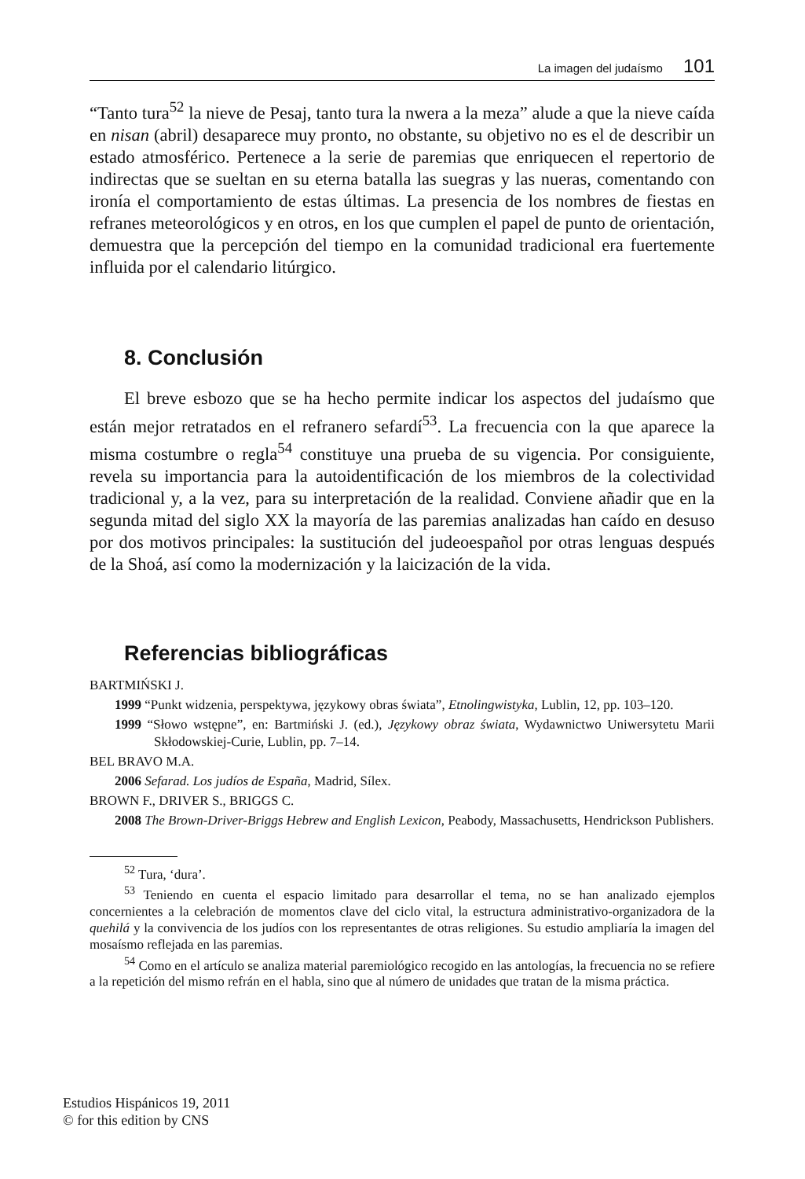La imagen del judaísmo 101
“Tanto tura<sup>52</sup> la nieve de Pesaj, tanto tura la nwera a la meza” alude a que la nieve caída en nisan (abril) desaparece muy pronto, no obstante, su objetivo no es el de describir un estado atmosférico. Pertenece a la serie de paremias que enriquecen el repertorio de indirectas que se sueltan en su eterna batalla las suegras y las nueras, comentando con ironía el comportamiento de estas últimas. La presencia de los nombres de fiestas en refranes meteorológicos y en otros, en los que cumplen el papel de punto de orientación, demuestra que la percepción del tiempo en la comunidad tradicional era fuertemente influida por el calendario litúrgico.
8. Conclusión
El breve esbozo que se ha hecho permite indicar los aspectos del judaísmo que están mejor retratados en el refranero sefardí<sup>53</sup>. La frecuencia con la que aparece la misma costumbre o regla<sup>54</sup> constituye una prueba de su vigencia. Por consiguiente, revela su importancia para la autoidentificación de los miembros de la colectividad tradicional y, a la vez, para su interpretación de la realidad. Conviene añadir que en la segunda mitad del siglo XX la mayoría de las paremias analizadas han caído en desuso por dos motivos principales: la sustitución del judeoespañol por otras lenguas después de la Shoá, así como la modernización y la laicización de la vida.
Referencias bibliográficas
BARTMIŃSKI J.
1999 “Punkt widzenia, perspektywa, językowy obras świata”, Etnolingwistyka, Lublin, 12, pp. 103–120.
1999 “Słowo wstępne”, en: Bartmiński J. (ed.), Językowy obraz świata, Wydawnictwo Uniwersytetu Marii Skłodowskiej-Curie, Lublin, pp. 7–14.
BEL BRAVO M.A.
2006 Sefarad. Los judíos de España, Madrid, Sílex.
BROWN F., DRIVER S., BRIGGS C.
2008 The Brown-Driver-Briggs Hebrew and English Lexicon, Peabody, Massachusetts, Hendrickson Publishers.
<sup>52</sup> Tura, ‘dura’.
<sup>53</sup> Teniendo en cuenta el espacio limitado para desarrollar el tema, no se han analizado ejemplos concernientes a la celebración de momentos clave del ciclo vital, la estructura administrativo-organizadora de la quehilá y la convivencia de los judíos con los representantes de otras religiones. Su estudio ampliaría la imagen del mosaísmo reflejada en las paremias.
<sup>54</sup> Como en el artículo se analiza material paremiológico recogido en las antologías, la frecuencia no se refiere a la repetición del mismo refrán en el habla, sino que al número de unidades que tratan de la misma práctica.
Estudios Hispánicos 19, 2011
© for this edition by CNS